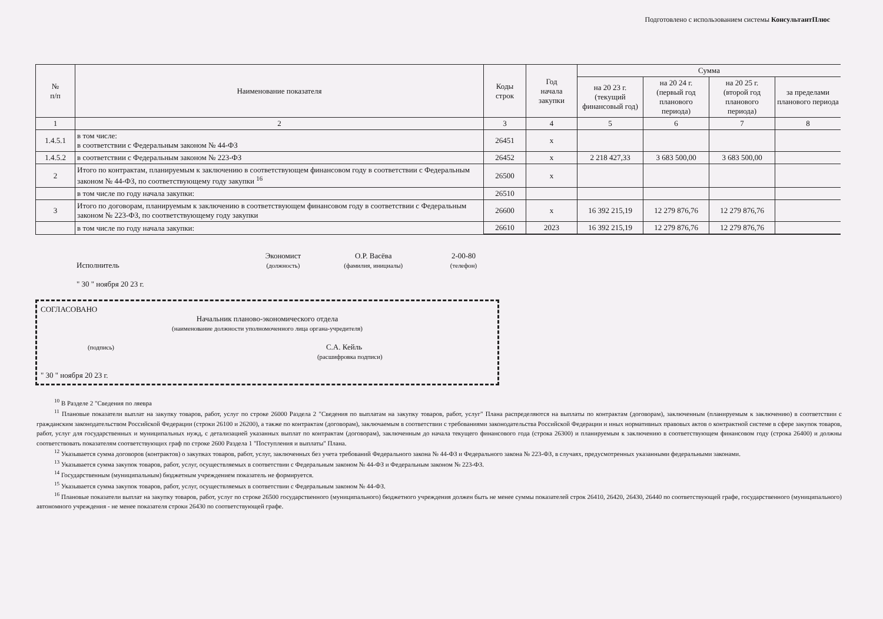Подготовлено с использованием системы КонсультантПлюс
| № п/п | Наименование показателя | Коды строк | Год начала закупки | Сумма | | | |
| --- | --- | --- | --- | --- | --- | --- | --- |
| | | | | на 20 23 г. (текущий финансовый год) | на 20 24 г. (первый год планового периода) | на 20 25 г. (второй год планового периода) | за пределами планового периода |
| 1 | 2 | 3 | 4 | 5 | 6 | 7 | 8 |
| 1.4.5.1 | в том числе: в соответствии с Федеральным законом № 44-ФЗ | 26451 | х | | | | |
| 1.4.5.2 | в соответствии с Федеральным законом № 223-ФЗ | 26452 | х | 2 218 427,33 | 3 683 500,00 | 3 683 500,00 | |
| 2 | Итого по контрактам, планируемым к заключению в соответствующем финансовом году в соответствии с Федеральным законом № 44-ФЗ, по соответствующему году закупки <sup>16</sup> | 26500 | х | | | | |
| | в том числе по году начала закупки: | 26510 | | | | | |
| 3 | Итого по договорам, планируемым к заключению в соответствующем финансовом году в соответствии с Федеральным законом № 223-ФЗ, по соответствующему году закупки | 26600 | х | 16 392 215,19 | 12 279 876,76 | 12 279 876,76 | |
| | в том числе по году начала закупки: | 26610 | 2023 | 16 392 215,19 | 12 279 876,76 | 12 279 876,76 | |
Исполнитель Экономист
(должность) О.Р. Васёва
(фамилия, инициалы) 2-00-80
(телефон)
" 30 " ноября 20 23 г.
СОГЛАСОВАНО
Начальник планово-экономического отдела
(наименование должности уполномоченного лица органа-учредителя)
(подпись) С.А. Кейль
(расшифровка подписи)
" 30 " ноября 20 23 г.
<sup>10</sup> В Разделе 2 "Сведения по ляевра
<sup>11</sup> Плановые показатели выплат на закупку товаров, работ, услуг по строке 26000 Раздела 2 "Сведения по выплатам на закупку товаров, работ, услуг" Плана распределяются на выплаты по контрактам (договорам), заключенным (планируемым к заключению) в соответствии с гражданским законодательством Российской Федерации (строки 26100 и 26200), а также по контрактам (договорам), заключаемым в соответствии с требованиями законодательства Российской Федерации и иных нормативных правовых актов о контрактной системе в сфере закупок товаров, работ, услуг для государственных и муниципальных нужд, с детализацией указанных выплат по контрактам (договорам), заключенным до начала текущего финансового года (строка 26300) и планируемым к заключению в соответствующем финансовом году (строка 26400) и должны соответствовать показателям соответствующих граф по строке 2600 Раздела 1 "Поступления и выплаты" Плана.
<sup>12</sup> Указывается сумма договоров (контрактов) о закупках товаров, работ, услуг, заключенных без учета требований Федерального закона № 44-ФЗ и Федерального закона № 223-ФЗ, в случаях, предусмотренных указанными федеральными законами.
<sup>13</sup> Указывается сумма закупок товаров, работ, услуг, осуществляемых в соответствии с Федеральным законом № 44-ФЗ и Федеральным законом № 223-ФЗ.
<sup>14</sup> Государственным (муниципальным) бюджетным учреждением показатель не формируется.
<sup>15</sup> Указывается сумма закупок товаров, работ, услуг, осуществляемых в соответствии с Федеральным законом № 44-ФЗ.
<sup>16</sup> Плановые показатели выплат на закупку товаров, работ, услуг по строке 26500 государственного (муниципального) бюджетного учреждения должен быть не менее суммы показателей строк 26410, 26420, 26430, 26440 по соответствующей графе, государственного (муниципального) автономного учреждения - не менее показателя строки 26430 по соответствующей графе.